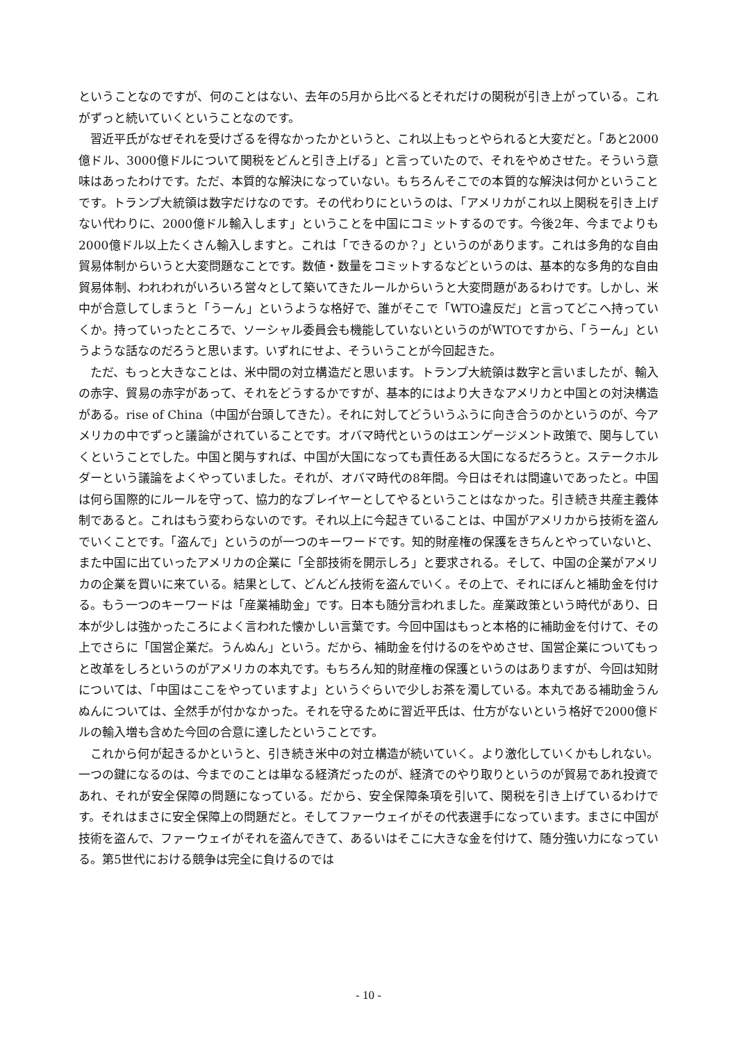ということなのですが、何のことはない、去年の5月から比べるとそれだけの関税が引き上がっている。これがずっと続いていくということなのです。
習近平氏がなぜそれを受けざるを得なかったかというと、これ以上もっとやられると大変だと。「あと2000億ドル、3000億ドルについて関税をどんと引き上げる」と言っていたので、それをやめさせた。そういう意味はあったわけです。ただ、本質的な解決になっていない。もちろんそこでの本質的な解決は何かということです。トランプ大統領は数字だけなのです。その代わりにというのは、「アメリカがこれ以上関税を引き上げない代わりに、2000億ドル輸入します」ということを中国にコミットするのです。今後2年、今までよりも2000億ドル以上たくさん輸入しますと。これは「できるのか？」というのがあります。これは多角的な自由貿易体制からいうと大変問題なことです。数値・数量をコミットするなどというのは、基本的な多角的な自由貿易体制、われわれがいろいろ営々として築いてきたルールからいうと大変問題があるわけです。しかし、米中が合意してしまうと「うーん」というような格好で、誰がそこで「WTO違反だ」と言ってどこへ持っていくか。持っていったところで、ソーシャル委員会も機能していないというのがWTOですから、「うーん」というような話なのだろうと思います。いずれにせよ、そういうことが今回起きた。
ただ、もっと大きなことは、米中間の対立構造だと思います。トランプ大統領は数字と言いましたが、輸入の赤字、貿易の赤字があって、それをどうするかですが、基本的にはより大きなアメリカと中国との対決構造がある。rise of China（中国が台頭してきた）。それに対してどういうふうに向き合うのかというのが、今アメリカの中でずっと議論がされていることです。オバマ時代というのはエンゲージメント政策で、関与していくということでした。中国と関与すれば、中国が大国になっても責任ある大国になるだろうと。ステークホルダーという議論をよくやっていました。それが、オバマ時代の8年間。今日はそれは間違いであったと。中国は何ら国際的にルールを守って、協力的なプレイヤーとしてやるということはなかった。引き続き共産主義体制であると。これはもう変わらないのです。それ以上に今起きていることは、中国がアメリカから技術を盗んでいくことです。「盗んで」というのが一つのキーワードです。知的財産権の保護をきちんとやっていないと、また中国に出ていったアメリカの企業に「全部技術を開示しろ」と要求される。そして、中国の企業がアメリカの企業を買いに来ている。結果として、どんどん技術を盗んでいく。その上で、それにぼんと補助金を付ける。もう一つのキーワードは「産業補助金」です。日本も随分言われました。産業政策という時代があり、日本が少しは強かったころによく言われた懐かしい言葉です。今回中国はもっと本格的に補助金を付けて、その上でさらに「国営企業だ。うんぬん」という。だから、補助金を付けるのをやめさせ、国営企業についてもっと改革をしろというのがアメリカの本丸です。もちろん知的財産権の保護というのはありますが、今回は知財については、「中国はここをやっていますよ」というぐらいで少しお茶を濁している。本丸である補助金うんぬんについては、全然手が付かなかった。それを守るために習近平氏は、仕方がないという格好で2000億ドルの輸入増も含めた今回の合意に達したということです。
これから何が起きるかというと、引き続き米中の対立構造が続いていく。より激化していくかもしれない。一つの鍵になるのは、今までのことは単なる経済だったのが、経済でのやり取りというのが貿易であれ投資であれ、それが安全保障の問題になっている。だから、安全保障条項を引いて、関税を引き上げているわけです。それはまさに安全保障上の問題だと。そしてファーウェイがその代表選手になっています。まさに中国が技術を盗んで、ファーウェイがそれを盗んできて、あるいはそこに大きな金を付けて、随分強い力になっている。第5世代における競争は完全に負けるのでは
- 10 -